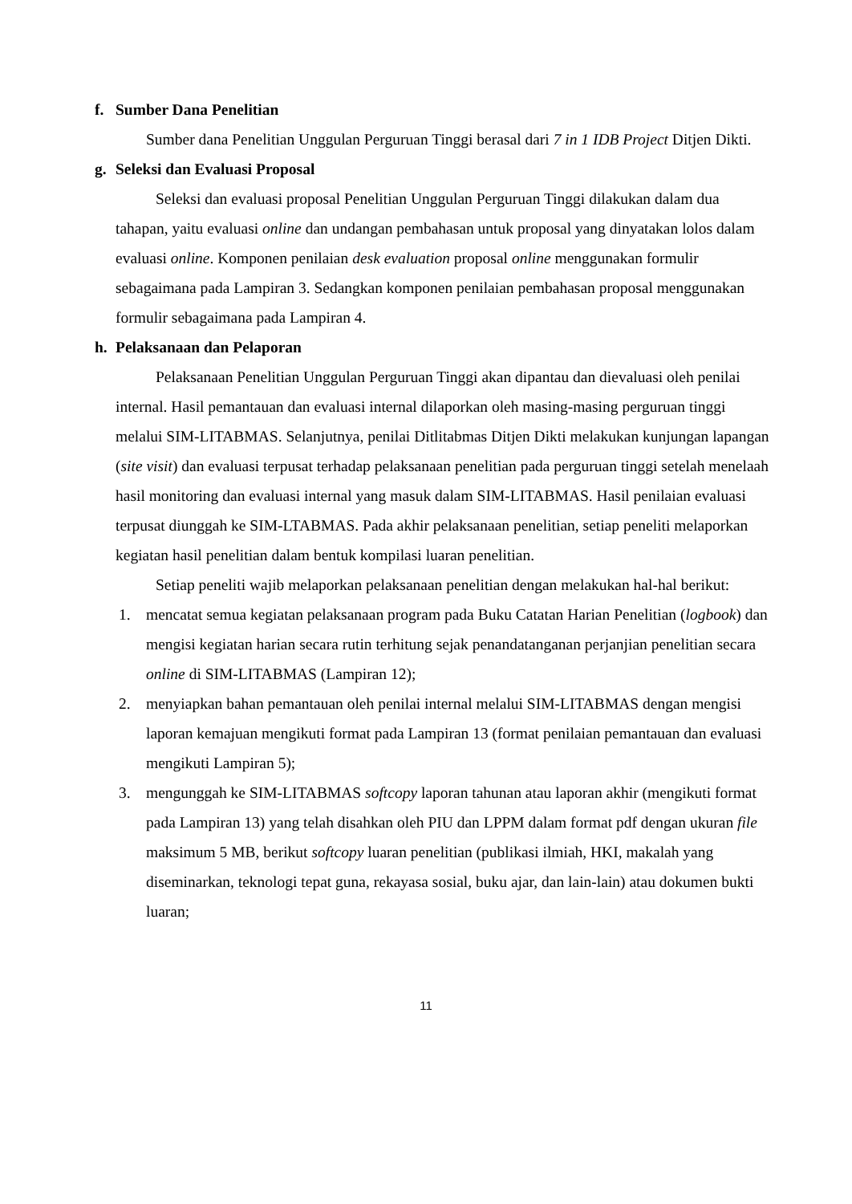f. Sumber Dana Penelitian
Sumber dana Penelitian Unggulan Perguruan Tinggi berasal dari 7 in 1 IDB Project Ditjen Dikti.
g. Seleksi dan Evaluasi Proposal
Seleksi dan evaluasi proposal Penelitian Unggulan Perguruan Tinggi dilakukan dalam dua tahapan, yaitu evaluasi online dan undangan pembahasan untuk proposal yang dinyatakan lolos dalam evaluasi online. Komponen penilaian desk evaluation proposal online menggunakan formulir sebagaimana pada Lampiran 3. Sedangkan komponen penilaian pembahasan proposal menggunakan formulir sebagaimana pada Lampiran 4.
h. Pelaksanaan dan Pelaporan
Pelaksanaan Penelitian Unggulan Perguruan Tinggi akan dipantau dan dievaluasi oleh penilai internal. Hasil pemantauan dan evaluasi internal dilaporkan oleh masing-masing perguruan tinggi melalui SIM-LITABMAS. Selanjutnya, penilai Ditlitabmas Ditjen Dikti melakukan kunjungan lapangan (site visit) dan evaluasi terpusat terhadap pelaksanaan penelitian pada perguruan tinggi setelah menelaah hasil monitoring dan evaluasi internal yang masuk dalam SIM-LITABMAS. Hasil penilaian evaluasi terpusat diunggah ke SIM-LTABMAS. Pada akhir pelaksanaan penelitian, setiap peneliti melaporkan kegiatan hasil penelitian dalam bentuk kompilasi luaran penelitian.
Setiap peneliti wajib melaporkan pelaksanaan penelitian dengan melakukan hal-hal berikut:
1. mencatat semua kegiatan pelaksanaan program pada Buku Catatan Harian Penelitian (logbook) dan mengisi kegiatan harian secara rutin terhitung sejak penandatanganan perjanjian penelitian secara online di SIM-LITABMAS (Lampiran 12);
2. menyiapkan bahan pemantauan oleh penilai internal melalui SIM-LITABMAS dengan mengisi laporan kemajuan mengikuti format pada Lampiran 13 (format penilaian pemantauan dan evaluasi mengikuti Lampiran 5);
3. mengunggah ke SIM-LITABMAS softcopy laporan tahunan atau laporan akhir (mengikuti format pada Lampiran 13) yang telah disahkan oleh PIU dan LPPM dalam format pdf dengan ukuran file maksimum 5 MB, berikut softcopy luaran penelitian (publikasi ilmiah, HKI, makalah yang diseminarkan, teknologi tepat guna, rekayasa sosial, buku ajar, dan lain-lain) atau dokumen bukti luaran;
11